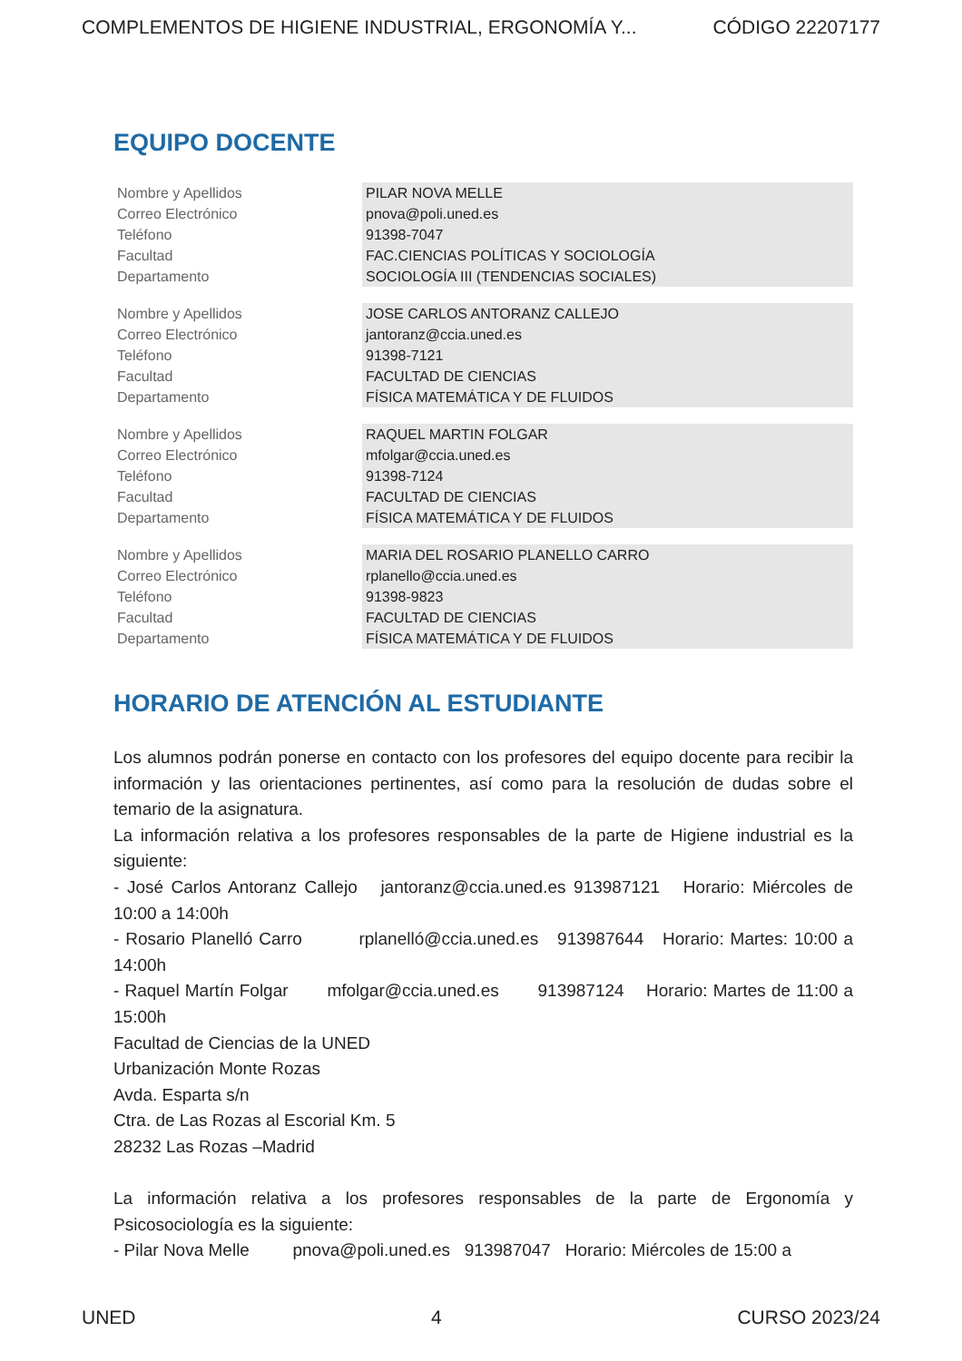COMPLEMENTOS DE HIGIENE INDUSTRIAL, ERGONOMÍA Y... CÓDIGO 22207177
EQUIPO DOCENTE
| Nombre y Apellidos | PILAR NOVA MELLE |
| Correo Electrónico | pnova@poli.uned.es |
| Teléfono | 91398-7047 |
| Facultad | FAC.CIENCIAS POLÍTICAS Y SOCIOLOGÍA |
| Departamento | SOCIOLOGÍA III (TENDENCIAS SOCIALES) |
| Nombre y Apellidos | JOSE CARLOS ANTORANZ CALLEJO |
| Correo Electrónico | jantoranz@ccia.uned.es |
| Teléfono | 91398-7121 |
| Facultad | FACULTAD DE CIENCIAS |
| Departamento | FÍSICA MATEMÁTICA Y DE FLUIDOS |
| Nombre y Apellidos | RAQUEL MARTIN FOLGAR |
| Correo Electrónico | mfolgar@ccia.uned.es |
| Teléfono | 91398-7124 |
| Facultad | FACULTAD DE CIENCIAS |
| Departamento | FÍSICA MATEMÁTICA Y DE FLUIDOS |
| Nombre y Apellidos | MARIA DEL ROSARIO PLANELLO CARRO |
| Correo Electrónico | rplanello@ccia.uned.es |
| Teléfono | 91398-9823 |
| Facultad | FACULTAD DE CIENCIAS |
| Departamento | FÍSICA MATEMÁTICA Y DE FLUIDOS |
HORARIO DE ATENCIÓN AL ESTUDIANTE
Los alumnos podrán ponerse en contacto con los profesores del equipo docente para recibir la información y las orientaciones pertinentes, así como para la resolución de dudas sobre el temario de la asignatura.
La información relativa a los profesores responsables de la parte de Higiene industrial es la siguiente:
- José Carlos Antoranz Callejo jantoranz@ccia.uned.es 913987121 Horario: Miércoles de 10:00 a 14:00h
- Rosario Planelló Carro rplanelló@ccia.uned.es 913987644 Horario: Martes: 10:00 a 14:00h
- Raquel Martín Folgar mfolgar@ccia.uned.es 913987124 Horario: Martes de 11:00 a 15:00h
Facultad de Ciencias de la UNED
Urbanización Monte Rozas
Avda. Esparta s/n
Ctra. de Las Rozas al Escorial Km. 5
28232 Las Rozas –Madrid
La información relativa a los profesores responsables de la parte de Ergonomía y Psicosociología es la siguiente:
- Pilar Nova Melle pnova@poli.uned.es 913987047 Horario: Miércoles de 15:00 a
UNED 4 CURSO 2023/24